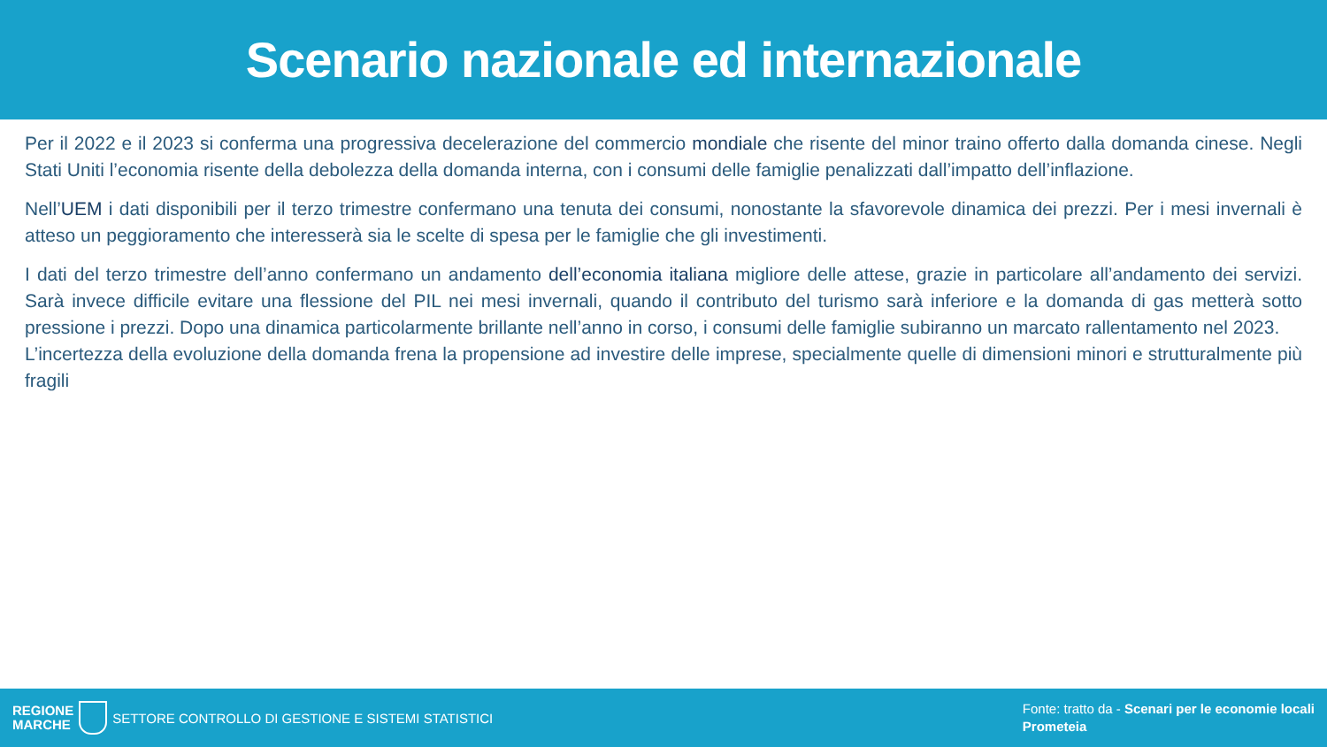Scenario nazionale ed internazionale
Per il 2022 e il 2023 si conferma una progressiva decelerazione del commercio mondiale che risente del minor traino offerto dalla domanda cinese. Negli Stati Uniti l’economia risente della debolezza della domanda interna, con i consumi delle famiglie penalizzati dall’impatto dell’inflazione.
Nell’UEM i dati disponibili per il terzo trimestre confermano una tenuta dei consumi, nonostante la sfavorevole dinamica dei prezzi. Per i mesi invernali è atteso un peggioramento che interesserà sia le scelte di spesa per le famiglie che gli investimenti.
I dati del terzo trimestre dell’anno confermano un andamento dell’economia italiana migliore delle attese, grazie in particolare all’andamento dei servizi. Sarà invece difficile evitare una flessione del PIL nei mesi invernali, quando il contributo del turismo sarà inferiore e la domanda di gas metterà sotto pressione i prezzi. Dopo una dinamica particolarmente brillante nell’anno in corso, i consumi delle famiglie subiranno un marcato rallentamento nel 2023.
L’incertezza della evoluzione della domanda frena la propensione ad investire delle imprese, specialmente quelle di dimensioni minori e strutturalmente più fragili
REGIONE
MARCHE
SETTORE CONTROLLO DI GESTIONE E SISTEMI STATISTICI
Fonte: tratto da - Scenari per le economie locali
Prometeia